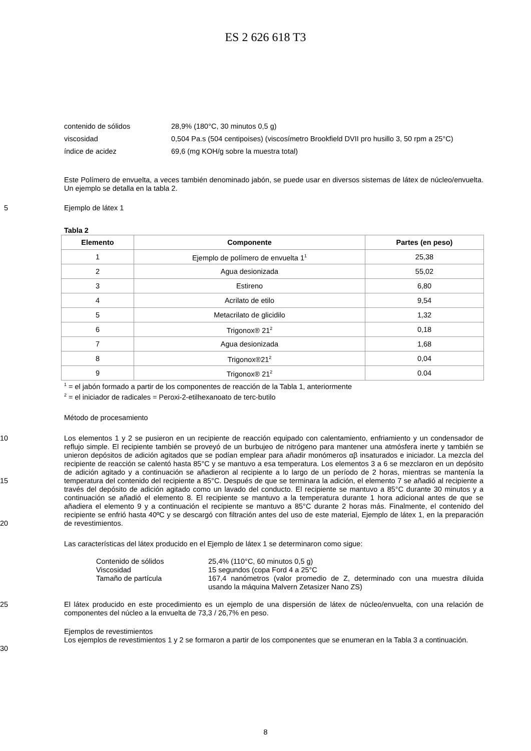ES 2 626 618 T3
contenido de sólidos 28,9% (180°C, 30 minutos 0,5 g)
viscosidad 0,504 Pa.s (504 centipoises) (viscosímetro Brookfield DVII pro husillo 3, 50 rpm a 25°C)
índice de acidez 69,6 (mg KOH/g sobre la muestra total)
Este Polímero de envuelta, a veces también denominado jabón, se puede usar en diversos sistemas de látex de núcleo/envuelta. Un ejemplo se detalla en la tabla 2.
5 Ejemplo de látex 1
Tabla 2
| Elemento | Componente | Partes (en peso) |
| --- | --- | --- |
| 1 | Ejemplo de polímero de envuelta 1<sup>1</sup> | 25,38 |
| 2 | Agua desionizada | 55,02 |
| 3 | Estireno | 6,80 |
| 4 | Acrilato de etilo | 9,54 |
| 5 | Metacrilato de glicidilo | 1,32 |
| 6 | Trigonox® 21<sup>2</sup> | 0,18 |
| 7 | Agua desionizada | 1,68 |
| 8 | Trigonox®21<sup>2</sup> | 0,04 |
| 9 | Trigonox® 21<sup>2</sup> | 0.04 |
<sup>1</sup> = el jabón formado a partir de los componentes de reacción de la Tabla 1, anteriormente
<sup>2</sup> = el iniciador de radicales = Peroxi-2-etilhexanoato de terc-butilo
Método de procesamiento
10
15
20
Los elementos 1 y 2 se pusieron en un recipiente de reacción equipado con calentamiento, enfriamiento y un condensador de reflujo simple. El recipiente también se proveyó de un burbujeo de nitrógeno para mantener una atmósfera inerte y también se unieron depósitos de adición agitados que se podían emplear para añadir monómeros αβ insaturados e iniciador. La mezcla del recipiente de reacción se calentó hasta 85°C y se mantuvo a esa temperatura. Los elementos 3 a 6 se mezclaron en un depósito de adición agitado y a continuación se añadieron al recipiente a lo largo de un período de 2 horas, mientras se mantenía la temperatura del contenido del recipiente a 85°C. Después de que se terminara la adición, el elemento 7 se añadió al recipiente a través del depósito de adición agitado como un lavado del conducto. El recipiente se mantuvo a 85°C durante 30 minutos y a continuación se añadió el elemento 8. El recipiente se mantuvo a la temperatura durante 1 hora adicional antes de que se añadiera el elemento 9 y a continuación el recipiente se mantuvo a 85°C durante 2 horas más. Finalmente, el contenido del recipiente se enfrió hasta 40ºC y se descargó con filtración antes del uso de este material, Ejemplo de látex 1, en la preparación de revestimientos.
Las características del látex producido en el Ejemplo de látex 1 se determinaron como sigue:
Contenido de sólidos 25,4% (110°C, 60 minutos 0,5 g)
Viscosidad 15 segundos (copa Ford 4 a 25°C
Tamaño de partícula 167,4 nanómetros (valor promedio de Z, determinado con una muestra diluida usando la máquina Malvern Zetasizer Nano ZS)
25 El látex producido en este procedimiento es un ejemplo de una dispersión de látex de núcleo/envuelta, con una relación de componentes del núcleo a la envuelta de 73,3 / 26,7% en peso.
Ejemplos de revestimientos
30 Los ejemplos de revestimientos 1 y 2 se formaron a partir de los componentes que se enumeran en la Tabla 3 a continuación.
8